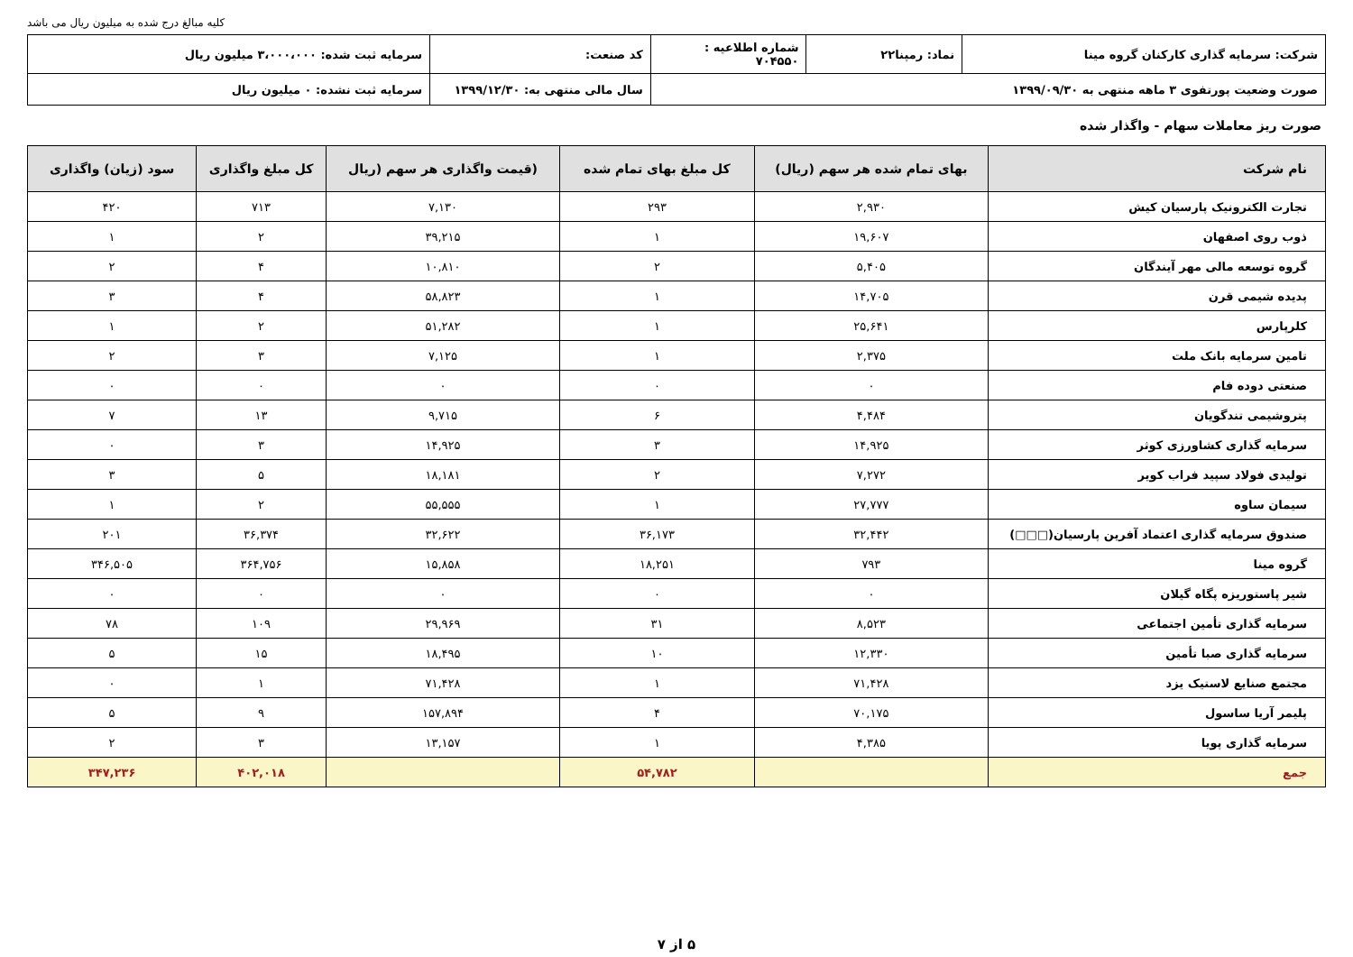کلیه مبالغ درج شده به میلیون ریال می باشد
| شرکت: سرمایه گذاری کارکنان گروه مینا | نماد: رمپنا۲۲ | شماره اطلاعیه : ۷۰۴۵۵۰ | کد صنعت: | سرمایه ثبت شده: ۳،۰۰۰،۰۰۰ میلیون ریال |
| صورت وضعیت پورتفوی ۳ ماهه منتهی به ۱۳۹۹/۰۹/۳۰ | | | سال مالی منتهی به: ۱۳۹۹/۱۲/۳۰ | سرمایه ثبت نشده: ۰ میلیون ریال |
صورت ریز معاملات سهام - واگذار شده
| نام شرکت | بهای تمام شده هر سهم (ریال) | کل مبلغ بهای تمام شده | (قیمت واگذاری هر سهم (ریال | کل مبلغ واگذاری | سود (زیان) واگذاری |
| --- | --- | --- | --- | --- | --- |
| تجارت الکترونیک پارسیان کیش | ۲,۹۳۰ | ۲۹۳ | ۷,۱۳۰ | ۷۱۳ | ۴۲۰ |
| ذوب روی اصفهان | ۱۹,۶۰۷ | ۱ | ۳۹,۲۱۵ | ۲ | ۱ |
| گروه توسعه مالی مهر آیندگان | ۵,۴۰۵ | ۲ | ۱۰,۸۱۰ | ۴ | ۲ |
| پدیده شیمی قرن | ۱۴,۷۰۵ | ۱ | ۵۸,۸۲۳ | ۴ | ۳ |
| کلرپارس | ۲۵,۶۴۱ | ۱ | ۵۱,۲۸۲ | ۲ | ۱ |
| تامین سرمایه بانک ملت | ۲,۳۷۵ | ۱ | ۷,۱۲۵ | ۳ | ۲ |
| صنعتی دوده فام | ۰ | ۰ | ۰ | ۰ | ۰ |
| پتروشیمی تندگویان | ۴,۴۸۴ | ۶ | ۹,۷۱۵ | ۱۳ | ۷ |
| سرمایه گذاری کشاورزی کوثر | ۱۴,۹۲۵ | ۳ | ۱۴,۹۲۵ | ۳ | ۰ |
| تولیدی فولاد سپید فراب کویر | ۷,۲۷۲ | ۲ | ۱۸,۱۸۱ | ۵ | ۳ |
| سیمان ساوه | ۲۷,۷۷۷ | ۱ | ۵۵,۵۵۵ | ۲ | ۱ |
| صندوق سرمایه گذاری اعتماد آفرین پارسیان(□□□) | ۳۲,۴۴۲ | ۳۶,۱۷۳ | ۳۲,۶۲۲ | ۳۶,۳۷۴ | ۲۰۱ |
| گروه مینا | ۷۹۳ | ۱۸,۲۵۱ | ۱۵,۸۵۸ | ۳۶۴,۷۵۶ | ۳۴۶,۵۰۵ |
| شیر پاستوریزه پگاه گیلان | ۰ | ۰ | ۰ | ۰ | ۰ |
| سرمایه گذاری تأمین اجتماعی | ۸,۵۲۳ | ۳۱ | ۲۹,۹۶۹ | ۱۰۹ | ۷۸ |
| سرمایه گذاری صبا تأمین | ۱۲,۳۳۰ | ۱۰ | ۱۸,۴۹۵ | ۱۵ | ۵ |
| مجتمع صنایع لاستیک یزد | ۷۱,۴۲۸ | ۱ | ۷۱,۴۲۸ | ۱ | ۰ |
| پلیمر آریا ساسول | ۷۰,۱۷۵ | ۴ | ۱۵۷,۸۹۴ | ۹ | ۵ |
| سرمایه گذاری پویا | ۴,۳۸۵ | ۱ | ۱۳,۱۵۷ | ۳ | ۲ |
| جمع | | ۵۴,۷۸۲ | | ۴۰۲,۰۱۸ | ۳۴۷,۲۳۶ |
۵ از ۷